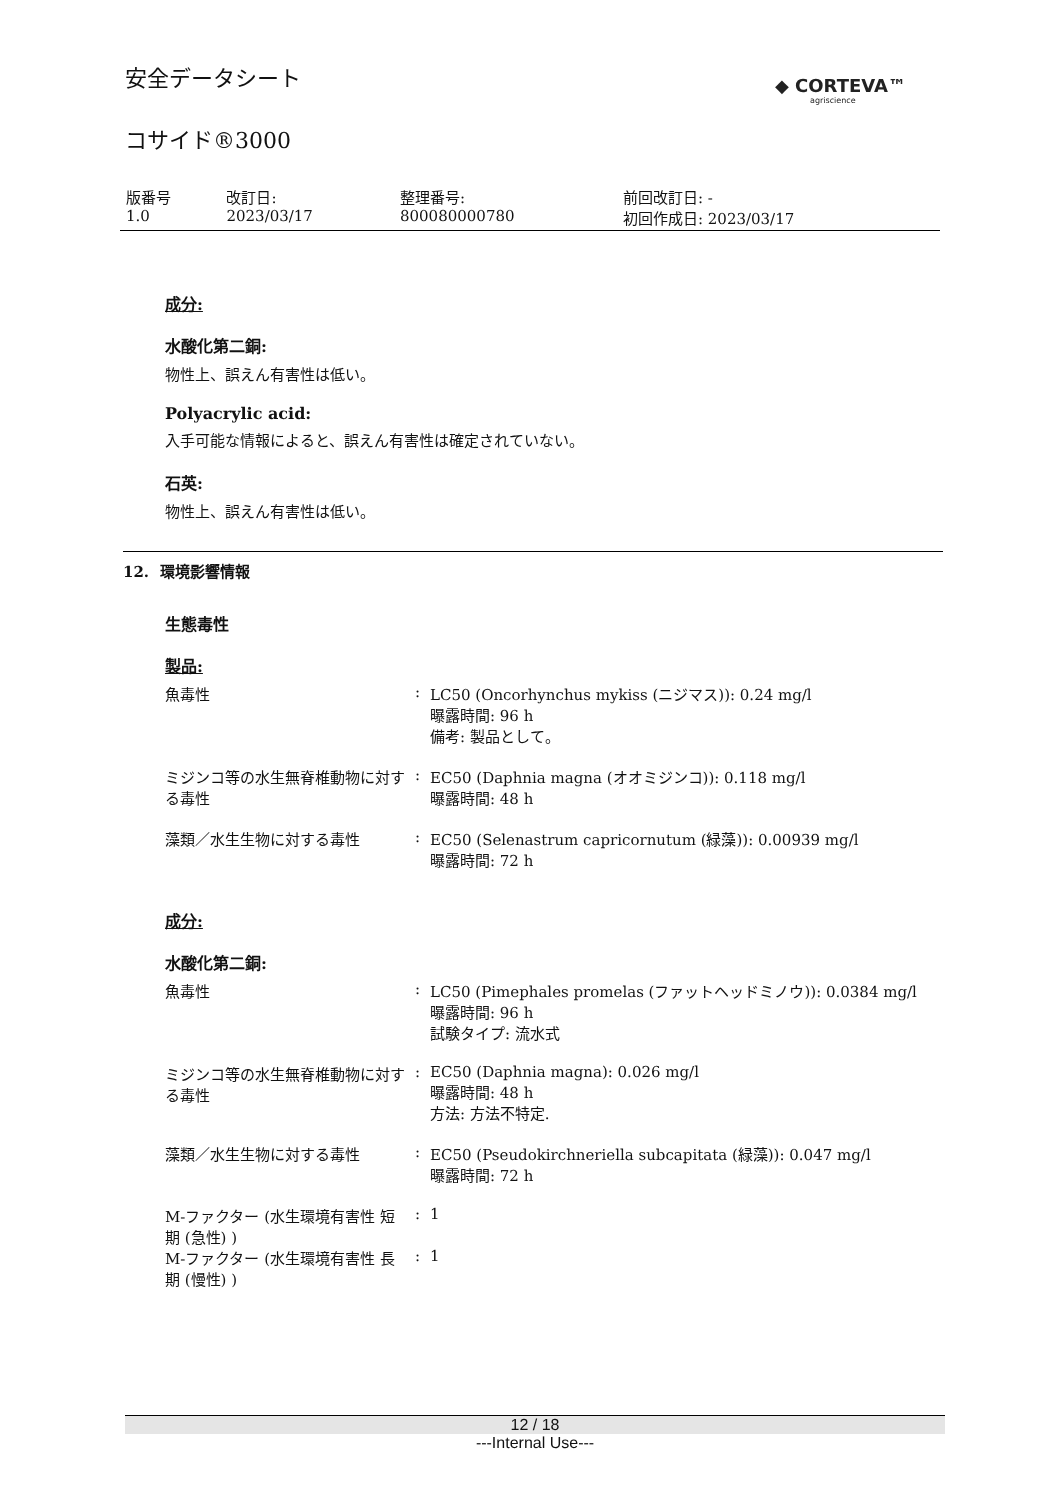◆ CORTEVA™
agriscience
安全データシート
コサイド®3000
| 版番号 1.0 | 改訂日: 2023/03/17 | 整理番号: 800080000780 | 前回改訂日: - 初回作成日: 2023/03/17 |
成分:
水酸化第二銅:
物性上、誤えん有害性は低い。
Polyacrylic acid:
入手可能な情報によると、誤えん有害性は確定されていない。
石英:
物性上、誤えん有害性は低い。
12. 環境影響情報
生態毒性
製品:
| 魚毒性 | : | LC50 (Oncorhynchus mykiss (ニジマス)): 0.24 mg/l 曝露時間: 96 h 備考: 製品として。 |
| ミジンコ等の水生無脊椎動物に対する毒性 | : | EC50 (Daphnia magna (オオミジンコ)): 0.118 mg/l 曝露時間: 48 h |
| 藻類／水生生物に対する毒性 | : | EC50 (Selenastrum capricornutum (緑藻)): 0.00939 mg/l 曝露時間: 72 h |
成分:
水酸化第二銅:
| 魚毒性 | : | LC50 (Pimephales promelas (ファットヘッドミノウ)): 0.0384 mg/l 曝露時間: 96 h 試験タイプ: 流水式 |
| ミジンコ等の水生無脊椎動物に対する毒性 | : | EC50 (Daphnia magna): 0.026 mg/l 曝露時間: 48 h 方法: 方法不特定. |
| 藻類／水生生物に対する毒性 | : | EC50 (Pseudokirchneriella subcapitata (緑藻)): 0.047 mg/l 曝露時間: 72 h |
| M-ファクター (水生環境有害性 短期 (急性) ) | : | 1 |
| M-ファクター (水生環境有害性 長期 (慢性) ) | : | 1 |
12 / 18
---Internal Use---